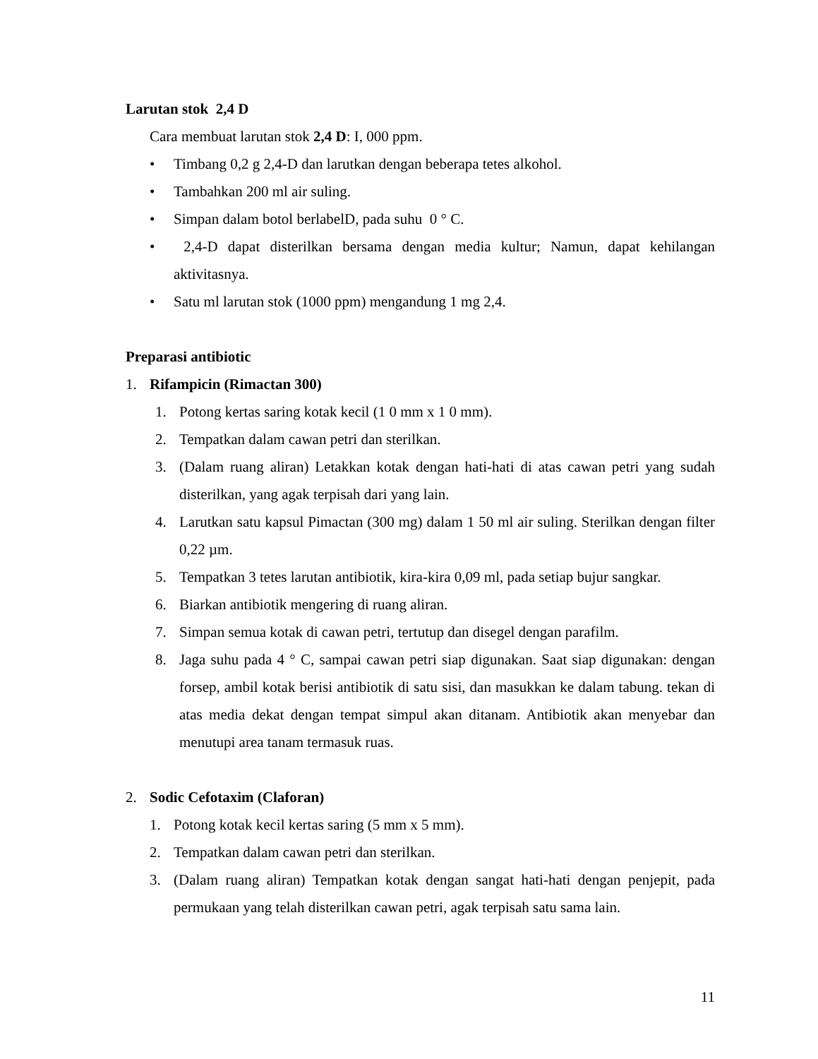Larutan stok 2,4 D
Cara membuat larutan stok 2,4 D: I, 000 ppm.
• Timbang 0,2 g 2,4-D dan larutkan dengan beberapa tetes alkohol.
• Tambahkan 200 ml air suling.
• Simpan dalam botol berlabelD, pada suhu 0 ° C.
• 2,4-D dapat disterilkan bersama dengan media kultur; Namun, dapat kehilangan aktivitasnya.
• Satu ml larutan stok (1000 ppm) mengandung 1 mg 2,4.
Preparasi antibiotic
1. Rifampicin (Rimactan 300)
1. Potong kertas saring kotak kecil (1 0 mm x 1 0 mm).
2. Tempatkan dalam cawan petri dan sterilkan.
3. (Dalam ruang aliran) Letakkan kotak dengan hati-hati di atas cawan petri yang sudah disterilkan, yang agak terpisah dari yang lain.
4. Larutkan satu kapsul Pimactan (300 mg) dalam 1 50 ml air suling. Sterilkan dengan filter 0,22 µm.
5. Tempatkan 3 tetes larutan antibiotik, kira-kira 0,09 ml, pada setiap bujur sangkar.
6. Biarkan antibiotik mengering di ruang aliran.
7. Simpan semua kotak di cawan petri, tertutup dan disegel dengan parafilm.
8. Jaga suhu pada 4 ° C, sampai cawan petri siap digunakan. Saat siap digunakan: dengan forsep, ambil kotak berisi antibiotik di satu sisi, dan masukkan ke dalam tabung. tekan di atas media dekat dengan tempat simpul akan ditanam. Antibiotik akan menyebar dan menutupi area tanam termasuk ruas.
2. Sodic Cefotaxim (Claforan)
1. Potong kotak kecil kertas saring (5 mm x 5 mm).
2. Tempatkan dalam cawan petri dan sterilkan.
3. (Dalam ruang aliran) Tempatkan kotak dengan sangat hati-hati dengan penjepit, pada permukaan yang telah disterilkan cawan petri, agak terpisah satu sama lain.
11